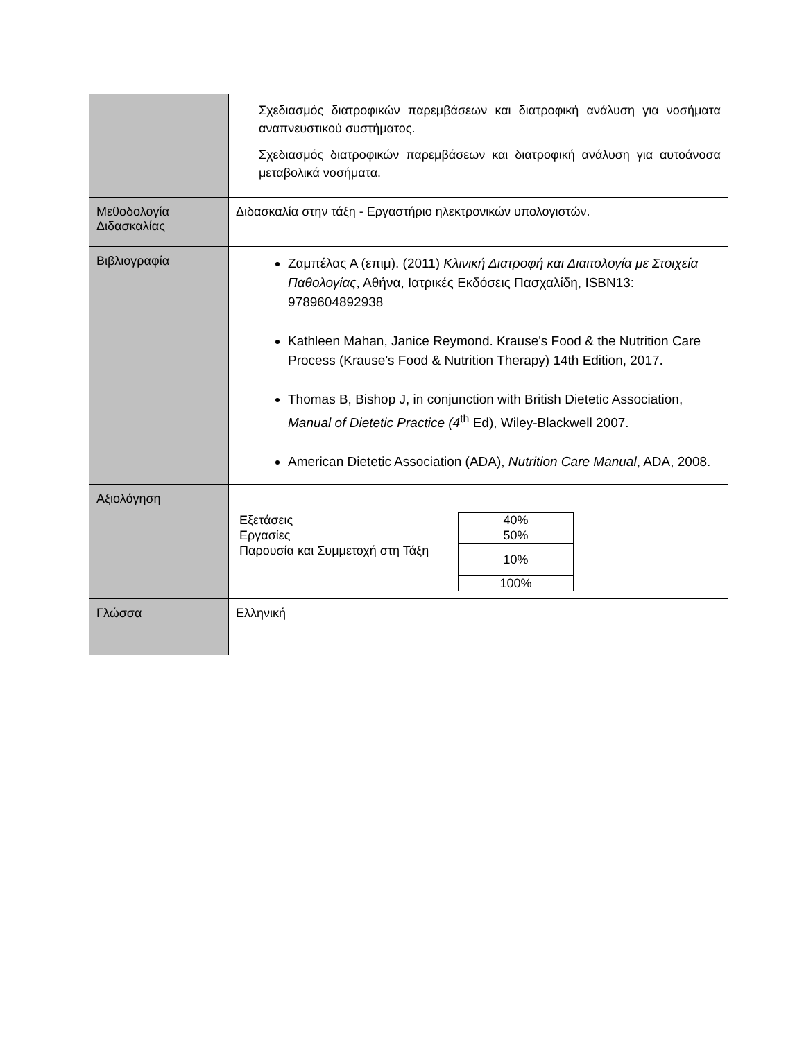| | Σχεδιασμός διατροφικών παρεμβάσεων και διατροφική ανάλυση για νοσήματα αναπνευστικού συστήματος. Σχεδιασμός διατροφικών παρεμβάσεων και διατροφική ανάλυση για αυτοάνοσα μεταβολικά νοσήματα. |
| Μεθοδολογία Διδασκαλίας | Διδασκαλία στην τάξη - Εργαστήριο ηλεκτρονικών υπολογιστών. |
| Βιβλιογραφία | Ζαμπέλας Α (επιμ). (2011) Κλινική Διατροφή και Διαιτολογία με Στοιχεία Παθολογίας , Αθήνα, Ιατρικές Εκδόσεις Πασχαλίδη, ISBN13: 9789604892938 Kathleen Mahan, Janice Reymond. Krause's Food & the Nutrition Care Process (Krause's Food & Nutrition Therapy) 14th Edition, 2017. Thomas B, Bishop J, in conjunction with British Dietetic Association, Manual of Dietetic Practice (4<sup>th</sup> Ed), Wiley-Blackwell 2007. American Dietetic Association (ADA), Nutrition Care Manual , ADA, 2008. |
| Αξιολόγηση | / Εξετάσεις / 40% / / Εργασίες / 50% / / Παρουσία και Συμμετοχή στη Τάξη / 10% / / / 100% / |
| Γλώσσα | Ελληνική |